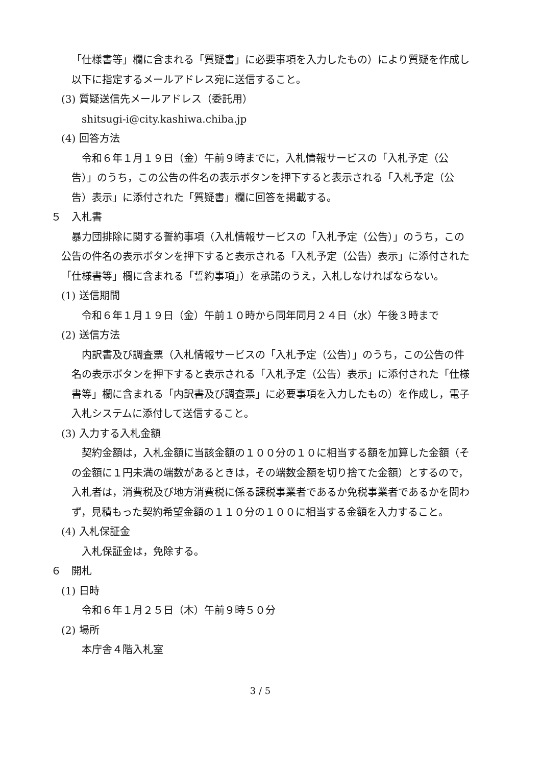「仕様書等」欄に含まれる「質疑書」に必要事項を入力したもの）により質疑を作成し以下に指定するメールアドレス宛に送信すること。
(3) 質疑送信先メールアドレス（委託用）
shitsugi-i@city.kashiwa.chiba.jp
(4) 回答方法
令和６年１月１９日（金）午前９時までに，入札情報サービスの「入札予定（公告）」のうち，この公告の件名の表示ボタンを押下すると表示される「入札予定（公告）表示」に添付された「質疑書」欄に回答を掲載する。
５　入札書
暴力団排除に関する誓約事項（入札情報サービスの「入札予定（公告）」のうち，この公告の件名の表示ボタンを押下すると表示される「入札予定（公告）表示」に添付された「仕様書等」欄に含まれる「誓約事項」）を承諾のうえ，入札しなければならない。
(1) 送信期間
令和６年１月１９日（金）午前１０時から同年同月２４日（水）午後３時まで
(2) 送信方法
内訳書及び調査票（入札情報サービスの「入札予定（公告）」のうち，この公告の件名の表示ボタンを押下すると表示される「入札予定（公告）表示」に添付された「仕様書等」欄に含まれる「内訳書及び調査票」に必要事項を入力したもの）を作成し，電子入札システムに添付して送信すること。
(3) 入力する入札金額
契約金額は，入札金額に当該金額の１００分の１０に相当する額を加算した金額（その金額に１円未満の端数があるときは，その端数金額を切り捨てた金額）とするので，入札者は，消費税及び地方消費税に係る課税事業者であるか免税事業者であるかを問わず，見積もった契約希望金額の１１０分の１００に相当する金額を入力すること。
(4) 入札保証金
入札保証金は，免除する。
６　開札
(1) 日時
令和６年１月２５日（木）午前９時５０分
(2) 場所
本庁舎４階入札室
3 / 5